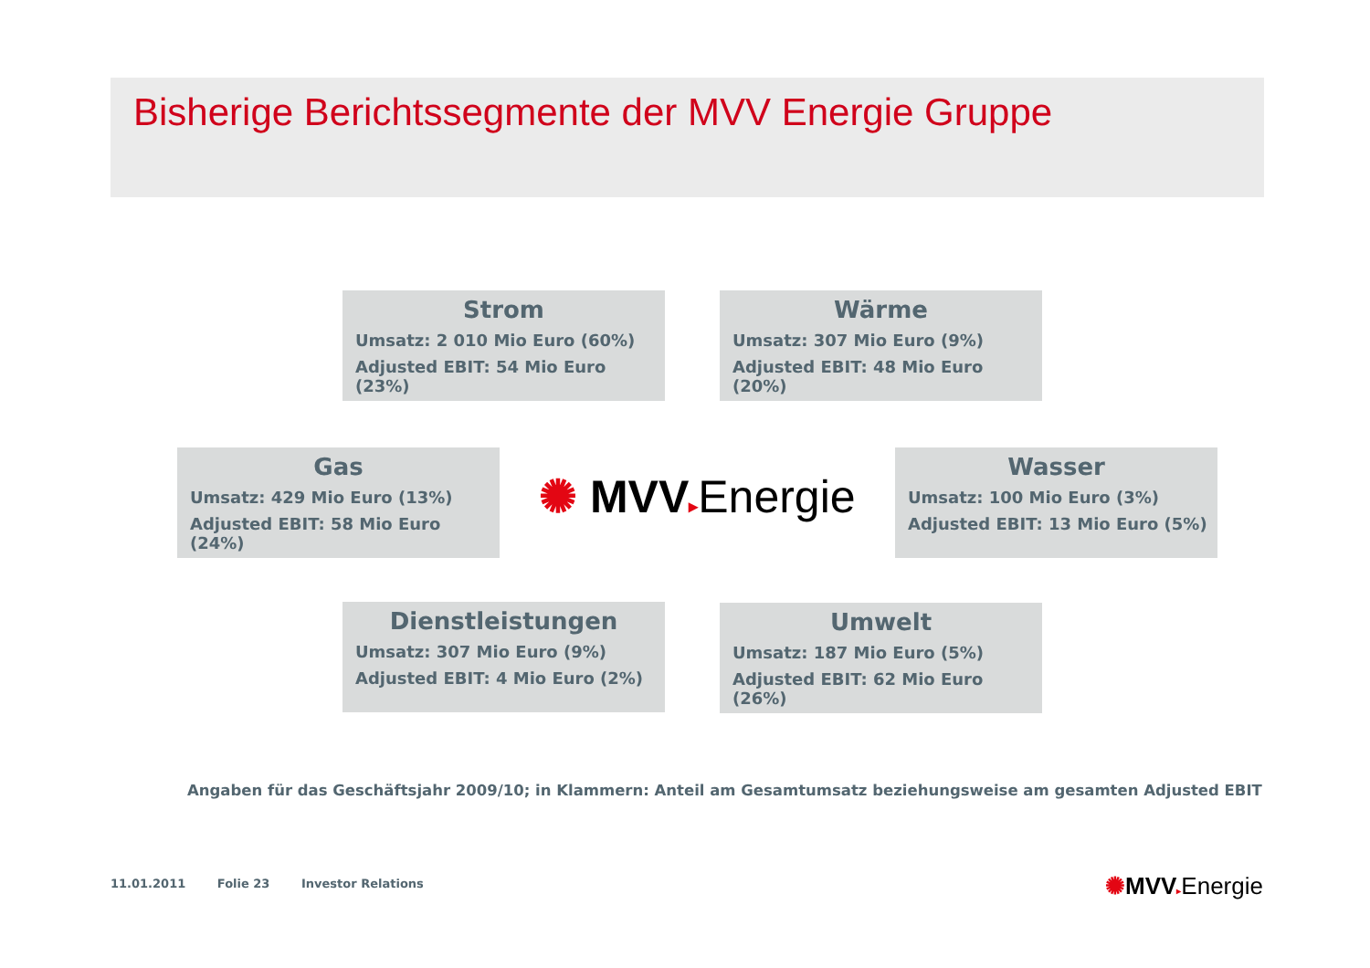Bisherige Berichtssegmente der MVV Energie Gruppe
Strom
Umsatz: 2 010 Mio Euro (60%)
Adjusted EBIT: 54 Mio Euro (23%)
Wärme
Umsatz: 307 Mio Euro (9%)
Adjusted EBIT: 48 Mio Euro (20%)
Gas
Umsatz: 429 Mio Euro (13%)
Adjusted EBIT: 58 Mio Euro (24%)
✺ MVV▸Energie
Wasser
Umsatz: 100 Mio Euro (3%)
Adjusted EBIT: 13 Mio Euro (5%)
Dienstleistungen
Umsatz: 307 Mio Euro (9%)
Adjusted EBIT: 4 Mio Euro (2%)
Umwelt
Umsatz: 187 Mio Euro (5%)
Adjusted EBIT: 62 Mio Euro (26%)
Angaben für das Geschäftsjahr 2009/10; in Klammern: Anteil am Gesamtumsatz beziehungsweise am gesamten Adjusted EBIT
11.01.2011 Folie 23 Investor Relations
✺MVV▸Energie